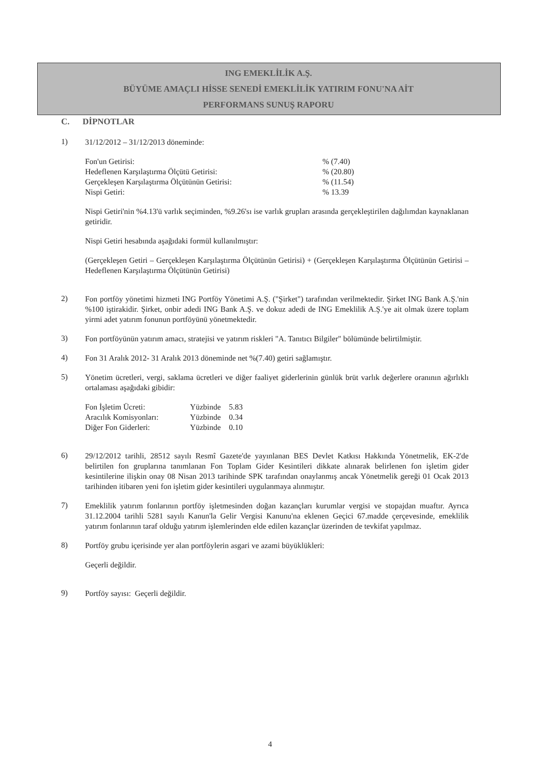ING EMEKLİLİK A.Ş.
BÜYÜME AMAÇLI HİSSE SENEDİ EMEKLİLİK YATIRIM FONU'NA AİT
PERFORMANS SUNUŞ RAPORU
C. DİPNOTLAR
1)
31/12/2012 – 31/12/2013 döneminde:
| Fon'un Getirisi: | % (7.40) |
| Hedeflenen Karşılaştırma Ölçütü Getirisi: | % (20.80) |
| Gerçekleşen Karşılaştırma Ölçütünün Getirisi: | % (11.54) |
| Nispi Getiri: | % 13.39 |
Nispi Getiri'nin %4.13'ü varlık seçiminden, %9.26'sı ise varlık grupları arasında gerçekleştirilen dağılımdan kaynaklanan getiridir.
Nispi Getiri hesabında aşağıdaki formül kullanılmıştır:
(Gerçekleşen Getiri – Gerçekleşen Karşılaştırma Ölçütünün Getirisi) + (Gerçekleşen Karşılaştırma Ölçütünün Getirisi – Hedeflenen Karşılaştırma Ölçütünün Getirisi)
2)
Fon portföy yönetimi hizmeti ING Portföy Yönetimi A.Ş. ("Şirket") tarafından verilmektedir. Şirket ING Bank A.Ş.'nin %100 iştirakidir. Şirket, onbir adedi ING Bank A.Ş. ve dokuz adedi de ING Emeklilik A.Ş.'ye ait olmak üzere toplam yirmi adet yatırım fonunun portföyünü yönetmektedir.
3)
Fon portföyünün yatırım amacı, stratejisi ve yatırım riskleri "A. Tanıtıcı Bilgiler" bölümünde belirtilmiştir.
4)
Fon 31 Aralık 2012- 31 Aralık 2013 döneminde net %(7.40) getiri sağlamıştır.
5)
Yönetim ücretleri, vergi, saklama ücretleri ve diğer faaliyet giderlerinin günlük brüt varlık değerlere oranının ağırlıklı ortalaması aşağıdaki gibidir:
| Fon İşletim Ücreti: | Yüzbinde | 5.83 |
| Aracılık Komisyonları: | Yüzbinde | 0.34 |
| Diğer Fon Giderleri: | Yüzbinde | 0.10 |
6)
29/12/2012 tarihli, 28512 sayılı Resmî Gazete'de yayınlanan BES Devlet Katkısı Hakkında Yönetmelik, EK-2'de belirtilen fon gruplarına tanımlanan Fon Toplam Gider Kesintileri dikkate alınarak belirlenen fon işletim gider kesintilerine ilişkin onay 08 Nisan 2013 tarihinde SPK tarafından onaylanmış ancak Yönetmelik gereği 01 Ocak 2013 tarihinden itibaren yeni fon işletim gider kesintileri uygulanmaya alınmıştır.
7)
Emeklilik yatırım fonlarının portföy işletmesinden doğan kazançları kurumlar vergisi ve stopajdan muaftır. Ayrıca 31.12.2004 tarihli 5281 sayılı Kanun'la Gelir Vergisi Kanunu'na eklenen Geçici 67.madde çerçevesinde, emeklilik yatırım fonlarının taraf olduğu yatırım işlemlerinden elde edilen kazançlar üzerinden de tevkifat yapılmaz.
8)
Portföy grubu içerisinde yer alan portföylerin asgari ve azami büyüklükleri:
Geçerli değildir.
9)
Portföy sayısı: Geçerli değildir.
4